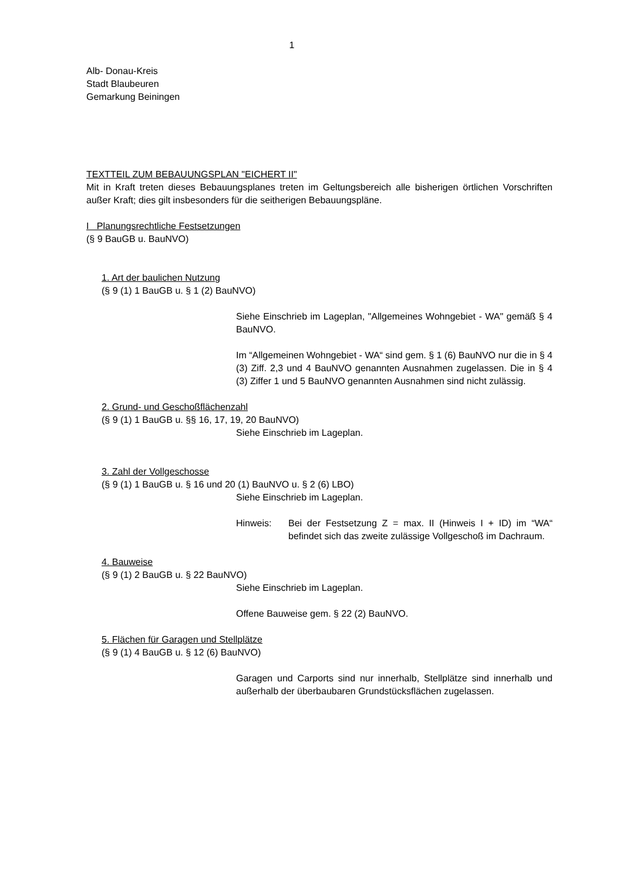1
Alb- Donau-Kreis
Stadt Blaubeuren
Gemarkung Beiningen
TEXTTEIL ZUM BEBAUUNGSPLAN "EICHERT II"
Mit in Kraft treten dieses Bebauungsplanes treten im Geltungsbereich alle bisherigen örtlichen Vorschriften außer Kraft; dies gilt insbesonders für die seitherigen Bebauungspläne.
I Planungsrechtliche Festsetzungen
(§ 9 BauGB u. BauNVO)
1. Art der baulichen Nutzung
(§ 9 (1) 1 BauGB u. § 1 (2) BauNVO)
Siehe Einschrieb im Lageplan, "Allgemeines Wohngebiet - WA" gemäß § 4 BauNVO.
Im “Allgemeinen Wohngebiet - WA“ sind gem. § 1 (6) BauNVO nur die in § 4 (3) Ziff. 2,3 und 4 BauNVO genannten Ausnahmen zugelassen. Die in § 4 (3) Ziffer 1 und 5 BauNVO genannten Ausnahmen sind nicht zulässig.
2. Grund- und Geschoßflächenzahl
(§ 9 (1) 1 BauGB u. §§ 16, 17, 19, 20 BauNVO)
Siehe Einschrieb im Lageplan.
3. Zahl der Vollgeschosse
(§ 9 (1) 1 BauGB u. § 16 und 20 (1) BauNVO u. § 2 (6) LBO)
Siehe Einschrieb im Lageplan.
Hinweis: Bei der Festsetzung Z = max. II (Hinweis I + ID) im “WA“ befindet sich das zweite zulässige Vollgeschoß im Dachraum.
4. Bauweise
(§ 9 (1) 2 BauGB u. § 22 BauNVO)
Siehe Einschrieb im Lageplan.
Offene Bauweise gem. § 22 (2) BauNVO.
5. Flächen für Garagen und Stellplätze
(§ 9 (1) 4 BauGB u. § 12 (6) BauNVO)
Garagen und Carports sind nur innerhalb, Stellplätze sind innerhalb und außerhalb der überbaubaren Grundstücksflächen zugelassen.